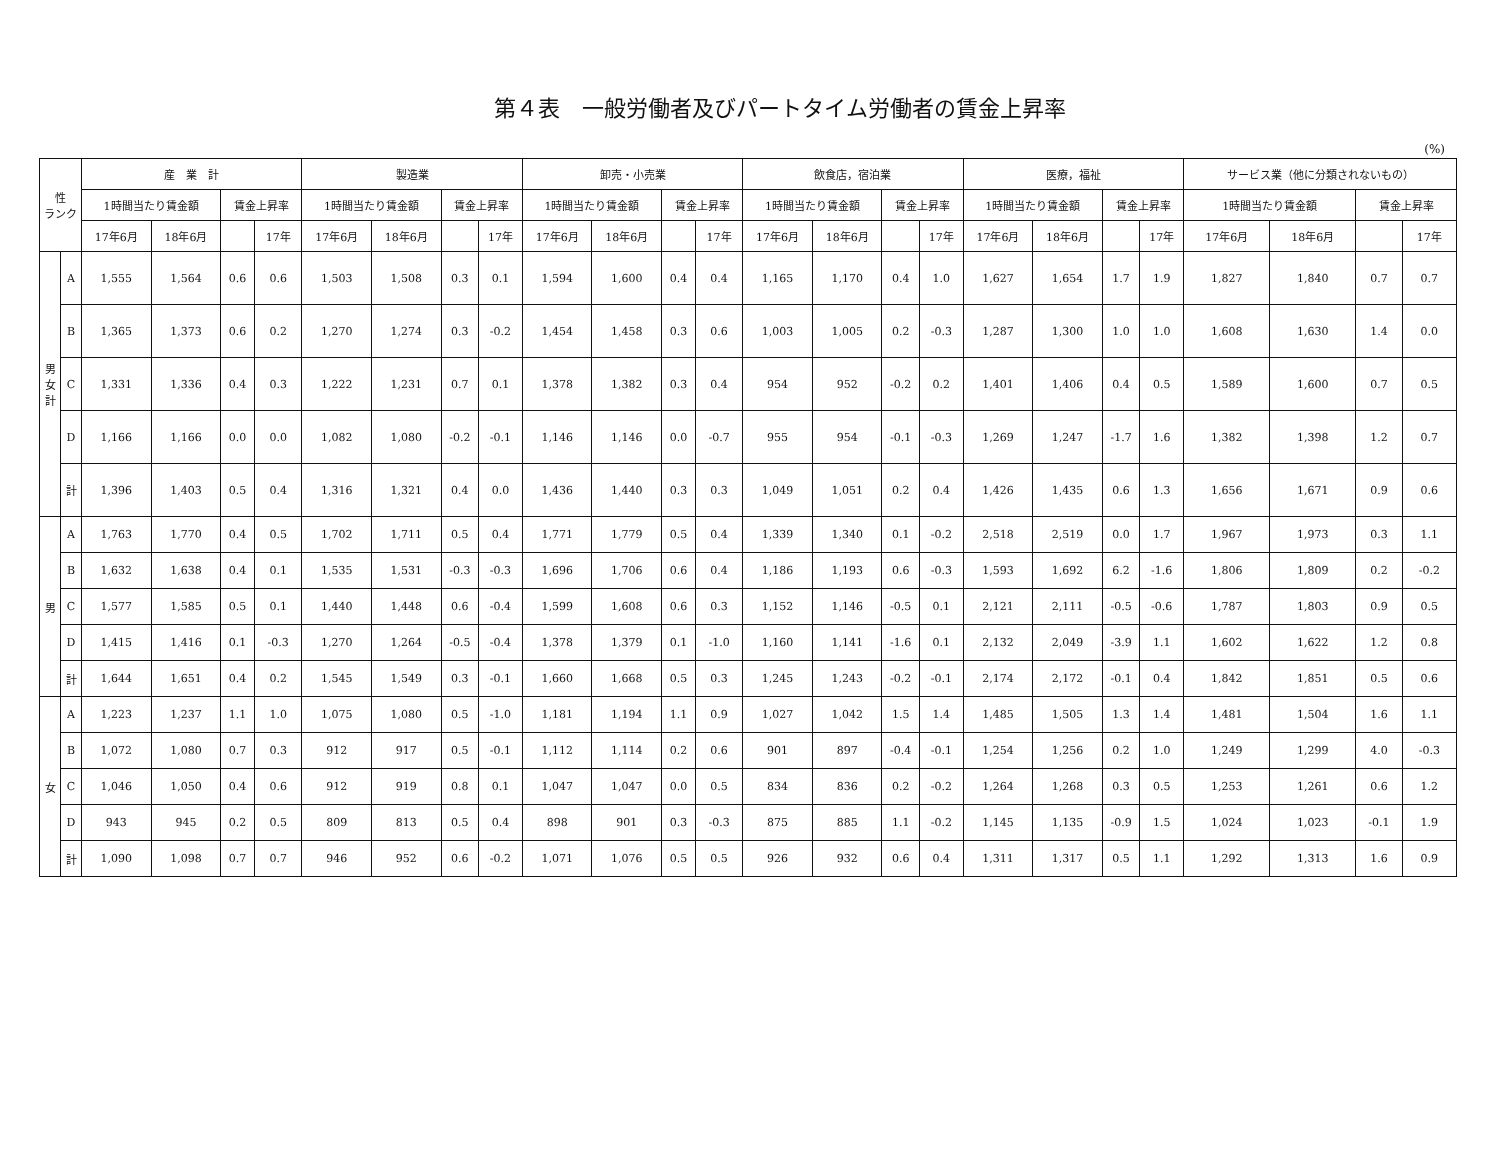第４表　一般労働者及びパートタイム労働者の賃金上昇率
(%)
| 性 ランク | | 産 業 計 | | | | 製造業 | | | | 卸売・小売業 | | | | 飲食店，宿泊業 | | | | 医療，福祉 | | | | サービス業（他に分類されないもの） | | | |
| --- | --- | --- | --- | --- | --- | --- | --- | --- | --- | --- | --- | --- | --- | --- | --- | --- | --- | --- | --- | --- | --- | --- | --- | --- | --- |
| | | 1時間当たり賃金額 | | 賃金上昇率 | | 1時間当たり賃金額 | | 賃金上昇率 | | 1時間当たり賃金額 | | 賃金上昇率 | | 1時間当たり賃金額 | | 賃金上昇率 | | 1時間当たり賃金額 | | 賃金上昇率 | | 1時間当たり賃金額 | | 賃金上昇率 | |
| | | 17年6月 | 18年6月 | | 17年 | 17年6月 | 18年6月 | | 17年 | 17年6月 | 18年6月 | | 17年 | 17年6月 | 18年6月 | | 17年 | 17年6月 | 18年6月 | | 17年 | 17年6月 | 18年6月 | | 17年 |
| 男 女 計 | A | 1,555 | 1,564 | 0.6 | 0.6 | 1,503 | 1,508 | 0.3 | 0.1 | 1,594 | 1,600 | 0.4 | 0.4 | 1,165 | 1,170 | 0.4 | 1.0 | 1,627 | 1,654 | 1.7 | 1.9 | 1,827 | 1,840 | 0.7 | 0.7 |
| | B | 1,365 | 1,373 | 0.6 | 0.2 | 1,270 | 1,274 | 0.3 | -0.2 | 1,454 | 1,458 | 0.3 | 0.6 | 1,003 | 1,005 | 0.2 | -0.3 | 1,287 | 1,300 | 1.0 | 1.0 | 1,608 | 1,630 | 1.4 | 0.0 |
| | C | 1,331 | 1,336 | 0.4 | 0.3 | 1,222 | 1,231 | 0.7 | 0.1 | 1,378 | 1,382 | 0.3 | 0.4 | 954 | 952 | -0.2 | 0.2 | 1,401 | 1,406 | 0.4 | 0.5 | 1,589 | 1,600 | 0.7 | 0.5 |
| | D | 1,166 | 1,166 | 0.0 | 0.0 | 1,082 | 1,080 | -0.2 | -0.1 | 1,146 | 1,146 | 0.0 | -0.7 | 955 | 954 | -0.1 | -0.3 | 1,269 | 1,247 | -1.7 | 1.6 | 1,382 | 1,398 | 1.2 | 0.7 |
| | 計 | 1,396 | 1,403 | 0.5 | 0.4 | 1,316 | 1,321 | 0.4 | 0.0 | 1,436 | 1,440 | 0.3 | 0.3 | 1,049 | 1,051 | 0.2 | 0.4 | 1,426 | 1,435 | 0.6 | 1.3 | 1,656 | 1,671 | 0.9 | 0.6 |
| 男 | A | 1,763 | 1,770 | 0.4 | 0.5 | 1,702 | 1,711 | 0.5 | 0.4 | 1,771 | 1,779 | 0.5 | 0.4 | 1,339 | 1,340 | 0.1 | -0.2 | 2,518 | 2,519 | 0.0 | 1.7 | 1,967 | 1,973 | 0.3 | 1.1 |
| | B | 1,632 | 1,638 | 0.4 | 0.1 | 1,535 | 1,531 | -0.3 | -0.3 | 1,696 | 1,706 | 0.6 | 0.4 | 1,186 | 1,193 | 0.6 | -0.3 | 1,593 | 1,692 | 6.2 | -1.6 | 1,806 | 1,809 | 0.2 | -0.2 |
| | C | 1,577 | 1,585 | 0.5 | 0.1 | 1,440 | 1,448 | 0.6 | -0.4 | 1,599 | 1,608 | 0.6 | 0.3 | 1,152 | 1,146 | -0.5 | 0.1 | 2,121 | 2,111 | -0.5 | -0.6 | 1,787 | 1,803 | 0.9 | 0.5 |
| | D | 1,415 | 1,416 | 0.1 | -0.3 | 1,270 | 1,264 | -0.5 | -0.4 | 1,378 | 1,379 | 0.1 | -1.0 | 1,160 | 1,141 | -1.6 | 0.1 | 2,132 | 2,049 | -3.9 | 1.1 | 1,602 | 1,622 | 1.2 | 0.8 |
| | 計 | 1,644 | 1,651 | 0.4 | 0.2 | 1,545 | 1,549 | 0.3 | -0.1 | 1,660 | 1,668 | 0.5 | 0.3 | 1,245 | 1,243 | -0.2 | -0.1 | 2,174 | 2,172 | -0.1 | 0.4 | 1,842 | 1,851 | 0.5 | 0.6 |
| 女 | A | 1,223 | 1,237 | 1.1 | 1.0 | 1,075 | 1,080 | 0.5 | -1.0 | 1,181 | 1,194 | 1.1 | 0.9 | 1,027 | 1,042 | 1.5 | 1.4 | 1,485 | 1,505 | 1.3 | 1.4 | 1,481 | 1,504 | 1.6 | 1.1 |
| | B | 1,072 | 1,080 | 0.7 | 0.3 | 912 | 917 | 0.5 | -0.1 | 1,112 | 1,114 | 0.2 | 0.6 | 901 | 897 | -0.4 | -0.1 | 1,254 | 1,256 | 0.2 | 1.0 | 1,249 | 1,299 | 4.0 | -0.3 |
| | C | 1,046 | 1,050 | 0.4 | 0.6 | 912 | 919 | 0.8 | 0.1 | 1,047 | 1,047 | 0.0 | 0.5 | 834 | 836 | 0.2 | -0.2 | 1,264 | 1,268 | 0.3 | 0.5 | 1,253 | 1,261 | 0.6 | 1.2 |
| | D | 943 | 945 | 0.2 | 0.5 | 809 | 813 | 0.5 | 0.4 | 898 | 901 | 0.3 | -0.3 | 875 | 885 | 1.1 | -0.2 | 1,145 | 1,135 | -0.9 | 1.5 | 1,024 | 1,023 | -0.1 | 1.9 |
| | 計 | 1,090 | 1,098 | 0.7 | 0.7 | 946 | 952 | 0.6 | -0.2 | 1,071 | 1,076 | 0.5 | 0.5 | 926 | 932 | 0.6 | 0.4 | 1,311 | 1,317 | 0.5 | 1.1 | 1,292 | 1,313 | 1.6 | 0.9 |